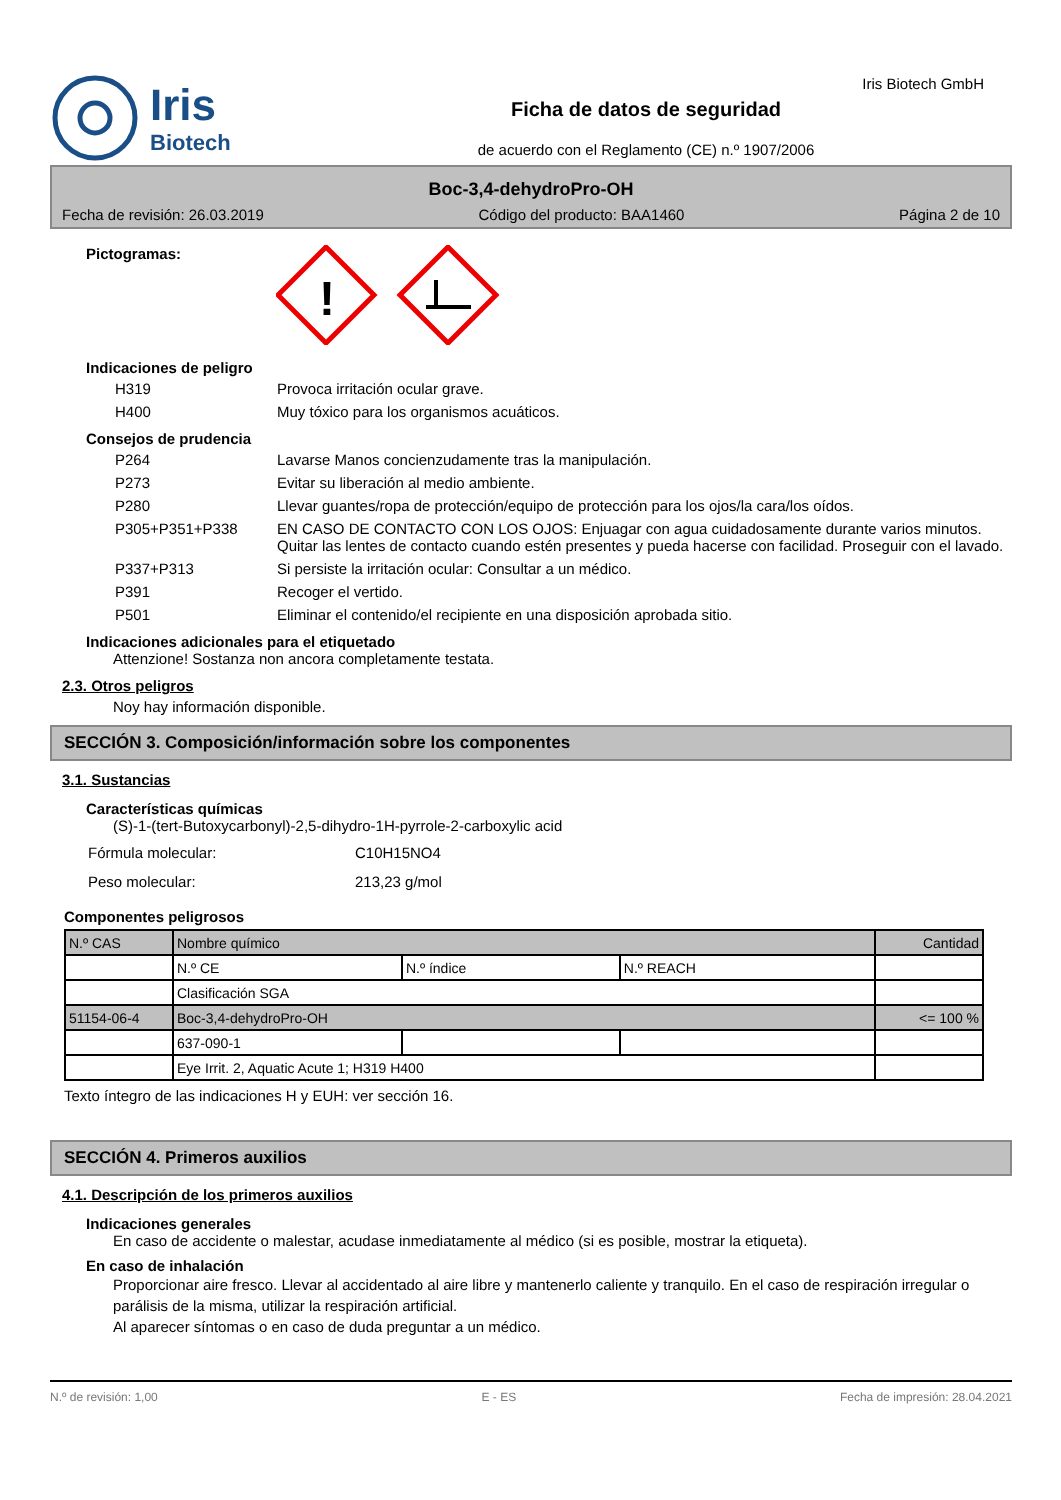Iris
Biotech
Ficha de datos de seguridad
de acuerdo con el Reglamento (CE) n.º 1907/2006
Iris Biotech GmbH
Boc-3,4-dehydroPro-OH
Fecha de revisión: 26.03.2019 Código del producto: BAA1460 Página 2 de 10
Pictogramas:
!
Indicaciones de peligro
| H319 | Provoca irritación ocular grave. |
| H400 | Muy tóxico para los organismos acuáticos. |
Consejos de prudencia
| P264 | Lavarse Manos concienzudamente tras la manipulación. |
| P273 | Evitar su liberación al medio ambiente. |
| P280 | Llevar guantes/ropa de protección/equipo de protección para los ojos/la cara/los oídos. |
| P305+P351+P338 | EN CASO DE CONTACTO CON LOS OJOS: Enjuagar con agua cuidadosamente durante varios minutos. Quitar las lentes de contacto cuando estén presentes y pueda hacerse con facilidad. Proseguir con el lavado. |
| P337+P313 | Si persiste la irritación ocular: Consultar a un médico. |
| P391 | Recoger el vertido. |
| P501 | Eliminar el contenido/el recipiente en una disposición aprobada sitio. |
Indicaciones adicionales para el etiquetado
Attenzione! Sostanza non ancora completamente testata.
2.3. Otros peligros
Noy hay información disponible.
SECCIÓN 3. Composición/información sobre los componentes
3.1. Sustancias
Características químicas
(S)-1-(tert-Butoxycarbonyl)-2,5-dihydro-1H-pyrrole-2-carboxylic acid
| Fórmula molecular: | C10H15NO4 |
| Peso molecular: | 213,23 g/mol |
Componentes peligrosos
| N.º CAS | Nombre químico | | | Cantidad |
| --- | --- | --- | --- | --- |
| | N.º CE | N.º índice | N.º REACH | |
| | Clasificación SGA | | | |
| 51154-06-4 | Boc-3,4-dehydroPro-OH | | | <= 100 % |
| | 637-090-1 | | | |
| | Eye Irrit. 2, Aquatic Acute 1; H319 H400 | | | |
Texto íntegro de las indicaciones H y EUH: ver sección 16.
SECCIÓN 4. Primeros auxilios
4.1. Descripción de los primeros auxilios
Indicaciones generales
En caso de accidente o malestar, acudase inmediatamente al médico (si es posible, mostrar la etiqueta).
En caso de inhalación
Proporcionar aire fresco. Llevar al accidentado al aire libre y mantenerlo caliente y tranquilo. En el caso de respiración irregular o parálisis de la misma, utilizar la respiración artificial.
Al aparecer síntomas o en caso de duda preguntar a un médico.
N.º de revisión: 1,00 E - ES Fecha de impresión: 28.04.2021